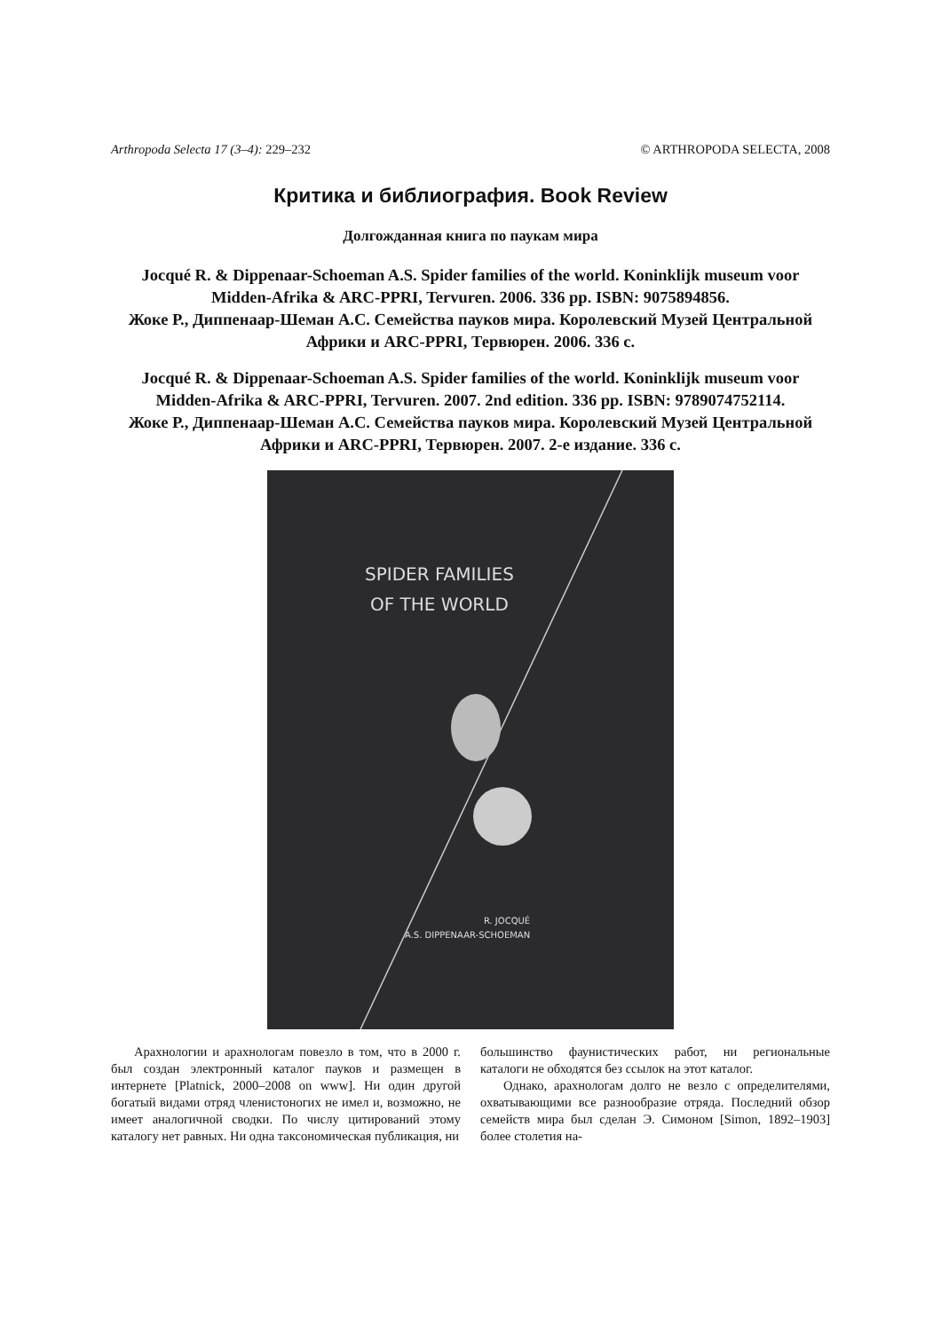Arthropoda Selecta 17 (3–4): 229–232 © ARTHROPODA SELECTA, 2008
Критика и библиография. Book Review
Долгожданная книга по паукам мира
Jocqué R. & Dippenaar-Schoeman A.S. Spider families of the world. Koninklijk museum voor Midden-Afrika & ARC-PPRI, Tervuren. 2006. 336 pp. ISBN: 9075894856.
Жоке Р., Диппенаар-Шеман А.С. Семейства пауков мира. Королевский Музей Центральной Африки и ARC-PPRI, Тервюрен. 2006. 336 с.
Jocqué R. & Dippenaar-Schoeman A.S. Spider families of the world. Koninklijk museum voor Midden-Afrika & ARC-PPRI, Tervuren. 2007. 2nd edition. 336 pp. ISBN: 9789074752114.
Жоке Р., Диппенаар-Шеман А.С. Семейства пауков мира. Королевский Музей Центральной Африки и ARC-PPRI, Тервюрен. 2007. 2-е издание. 336 с.
SPIDER FAMILIES
OF THE WORLD
R. JOCQUÉ
A.S. DIPPENAAR-SCHOEMAN
Арахнологии и арахнологам повезло в том, что в 2000 г. был создан электронный каталог пауков и размещен в интернете [Platnick, 2000–2008 on www]. Ни один другой богатый видами отряд членистоногих не имел и, возможно, не имеет аналогичной сводки. По числу цитирований этому каталогу нет равных. Ни одна таксономическая публикация, ни
большинство фаунистических работ, ни региональные каталоги не обходятся без ссылок на этот каталог.
Однако, арахнологам долго не везло с определителями, охватывающими все разнообразие отряда. Последний обзор семейств мира был сделан Э. Симоном [Simon, 1892–1903] более столетия на-